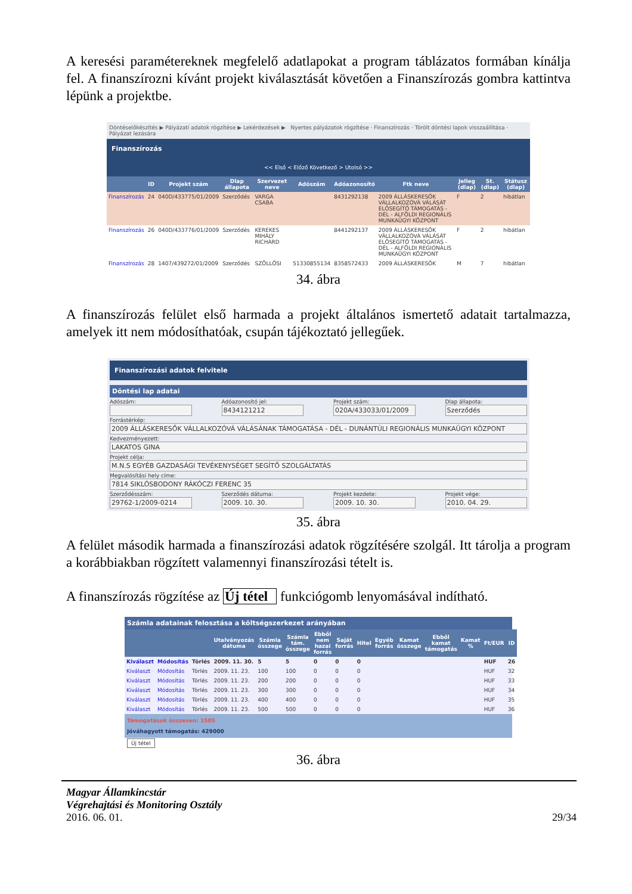A keresési paramétereknek megfelelő adatlapokat a program táblázatos formában kínálja fel. A finanszírozni kívánt projekt kiválasztását követően a Finanszírozás gombra kattintva lépünk a projektbe.
Döntéselőkészítés ▶ Pályázati adatok rögzítése ▶ Lekérdezések ▶ Nyertes pályázatok rögzítése · Finanszírozás · Törölt döntési lapok visszaállítása · Pályázat lezására
Finanszírozás
<< Első < Előző Következő > Utolsó >>
| | ID | Projekt szám | Dlap állapota | Szervezet neve | Adószám | Adóazonosító | Ftk neve | Jelleg (dlap) | St. (dlap) | Státusz (dlap) |
| --- | --- | --- | --- | --- | --- | --- | --- | --- | --- | --- |
| Finanszírozás | 24 | 040D/433775/01/2009 | Szerződés | VARGA CSABA | | 8431292138 | 2009 ÁLLÁSKERESŐK VÁLLALKOZÓVÁ VÁLÁSÁT ELŐSEGÍTŐ TÁMOGATÁS - DÉL - ALFÖLDI REGIONÁLIS MUNKAÜGYI KÖZPONT | F | 2 | hibátlan |
| Finanszírozás | 26 | 040D/433776/01/2009 | Szerződés | KEREKES MIHÁLY RICHÁRD | | 8441292137 | 2009 ÁLLÁSKERESŐK VÁLLALKOZÓVÁ VÁLÁSÁT ELŐSEGÍTŐ TÁMOGATÁS - DÉL - ALFÖLDI REGIONÁLIS MUNKAÜGYI KÖZPONT | F | 2 | hibátlan |
| Finanszírozás | 28 | 1407/439272/01/2009 | Szerződés | SZÖLLŐSI | 51330855134 | 8358572433 | 2009 ÁLLÁSKERESŐK | M | 7 | hibátlan |
34. ábra
A finanszírozás felület első harmada a projekt általános ismertető adatait tartalmazza, amelyek itt nem módosíthatóak, csupán tájékoztató jellegűek.
Finanszírozási adatok felvitele
Döntési lap adatai
Adószám: Adóazonosító jel:
8434121212
Projekt szám:
020A/433033/01/2009
Dlap állapota:
Szerződés
Forrástérkép:
2009 ÁLLÁSKERESŐK VÁLLALKOZÓVÁ VÁLÁSÁNAK TÁMOGATÁSA - DÉL - DUNÁNTÚLI REGIONÁLIS MUNKAÜGYI KÖZPONT
Kedvezményezett:
LAKATOS GINA
Projekt célja:
M.N.S EGYÉB GAZDASÁGI TEVÉKENYSÉGET SEGÍTŐ SZOLGÁLTATÁS
Megvalósítási hely címe:
7814 SIKLÓSBODONY RÁKÓCZI FERENC 35
Szerződésszám:
29762-1/2009-0214
Szerződés dátuma:
2009. 10. 30.
Projekt kezdete:
2009. 10. 30.
Projekt vége:
2010. 04. 29.
35. ábra
A felület második harmada a finanszírozási adatok rögzítésére szolgál. Itt tárolja a program a korábbiakban rögzített valamennyi finanszírozási tételt is.
A finanszírozás rögzítése az Új tétel funkciógomb lenyomásával indítható.
Számla adatainak felosztása a költségszerkezet arányában
| | | | Utalványozás dátuma | Számla összege | Számla tám. összege | Ebből nem hazai forrás | Saját forrás | Hitel | Egyéb forrás | Kamat összege | Ebből kamat támogatás | Kamat % | Ft/EUR | ID |
| --- | --- | --- | --- | --- | --- | --- | --- | --- | --- | --- | --- | --- | --- | --- |
| Kiválaszt | Módosítás | Törlés | 2009. 11. 30. | 5 | 5 | 0 | 0 | 0 | | | | | HUF | 26 |
| Kiválaszt | Módosítás | Törlés | 2009. 11. 23. | 100 | 100 | 0 | 0 | 0 | | | | | HUF | 32 |
| Kiválaszt | Módosítás | Törlés | 2009. 11. 23. | 200 | 200 | 0 | 0 | 0 | | | | | HUF | 33 |
| Kiválaszt | Módosítás | Törlés | 2009. 11. 23. | 300 | 300 | 0 | 0 | 0 | | | | | HUF | 34 |
| Kiválaszt | Módosítás | Törlés | 2009. 11. 23. | 400 | 400 | 0 | 0 | 0 | | | | | HUF | 35 |
| Kiválaszt | Módosítás | Törlés | 2009. 11. 23. | 500 | 500 | 0 | 0 | 0 | | | | | HUF | 36 |
Támogatások összesen: 1505
Jóváhagyott támogatás: 429000
Új tétel
36. ábra
Magyar Államkincstár
Végrehajtási és Monitoring Osztály
2016. 06. 01. 29/34